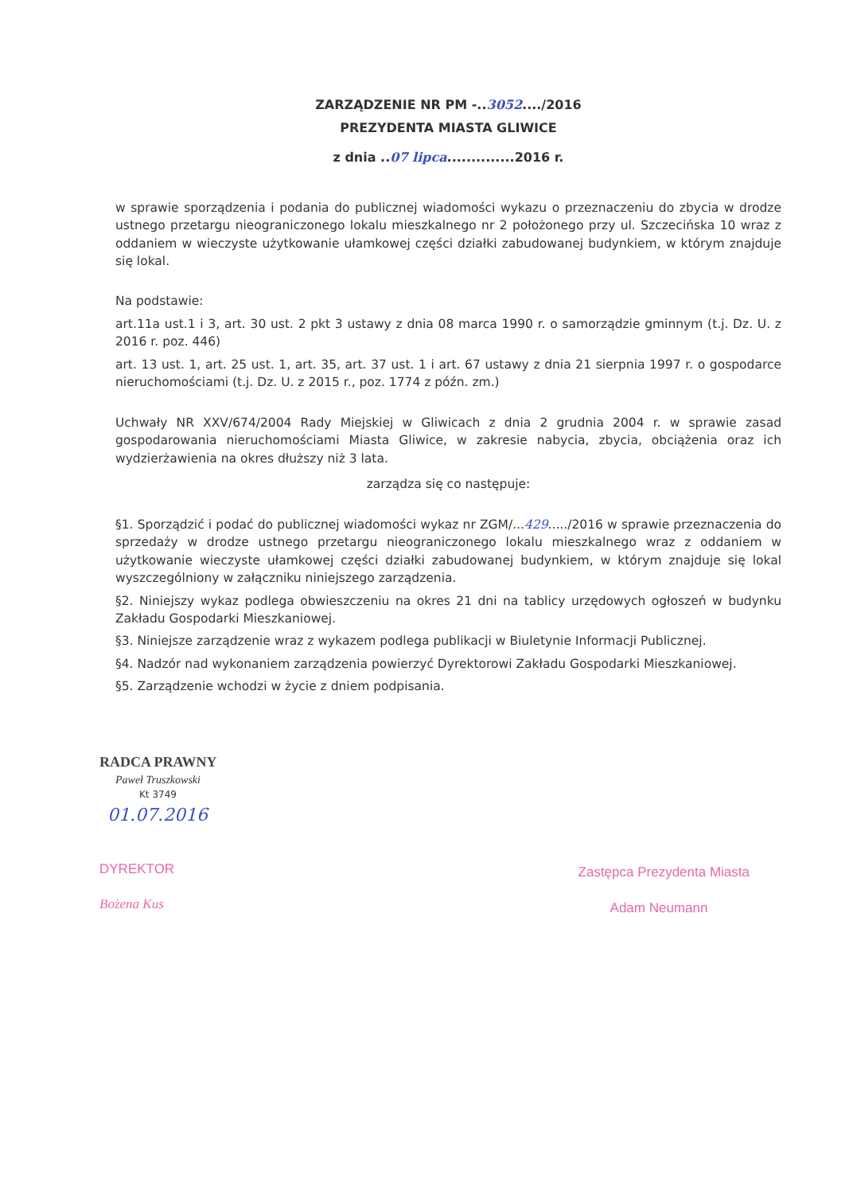ZARZĄDZENIE NR PM -..3052..../2016
PREZYDENTA MIASTA GLIWICE
z dnia ..07 lipca..............2016 r.
w sprawie sporządzenia i podania do publicznej wiadomości wykazu o przeznaczeniu do zbycia w drodze ustnego przetargu nieograniczonego lokalu mieszkalnego nr 2 położonego przy ul. Szczecińska 10 wraz z oddaniem w wieczyste użytkowanie ułamkowej części działki zabudowanej budynkiem, w którym znajduje się lokal.
Na podstawie:
art.11a ust.1 i 3, art. 30 ust. 2 pkt 3 ustawy z dnia 08 marca 1990 r. o samorządzie gminnym (t.j. Dz. U. z 2016 r. poz. 446)
art. 13 ust. 1, art. 25 ust. 1, art. 35, art. 37 ust. 1 i art. 67 ustawy z dnia 21 sierpnia 1997 r. o gospodarce nieruchomościami (t.j. Dz. U. z 2015 r., poz. 1774 z późn. zm.)
Uchwały NR XXV/674/2004 Rady Miejskiej w Gliwicach z dnia 2 grudnia 2004 r. w sprawie zasad gospodarowania nieruchomościami Miasta Gliwice, w zakresie nabycia, zbycia, obciążenia oraz ich wydzierżawienia na okres dłuższy niż 3 lata.
zarządza się co następuje:
§1. Sporządzić i podać do publicznej wiadomości wykaz nr ZGM/...429...../2016 w sprawie przeznaczenia do sprzedaży w drodze ustnego przetargu nieograniczonego lokalu mieszkalnego wraz z oddaniem w użytkowanie wieczyste ułamkowej części działki zabudowanej budynkiem, w którym znajduje się lokal wyszczególniony w załączniku niniejszego zarządzenia.
§2. Niniejszy wykaz podlega obwieszczeniu na okres 21 dni na tablicy urzędowych ogłoszeń w budynku Zakładu Gospodarki Mieszkaniowej.
§3. Niniejsze zarządzenie wraz z wykazem podlega publikacji w Biuletynie Informacji Publicznej.
§4. Nadzór nad wykonaniem zarządzenia powierzyć Dyrektorowi Zakładu Gospodarki Mieszkaniowej.
§5. Zarządzenie wchodzi w życie z dniem podpisania.
RADCA PRAWNY
Paweł Truszkowski
Kt 3749
01.07.2016
DYREKTOR
Bożena Kus
Zastępca Prezydenta Miasta
Adam Neumann